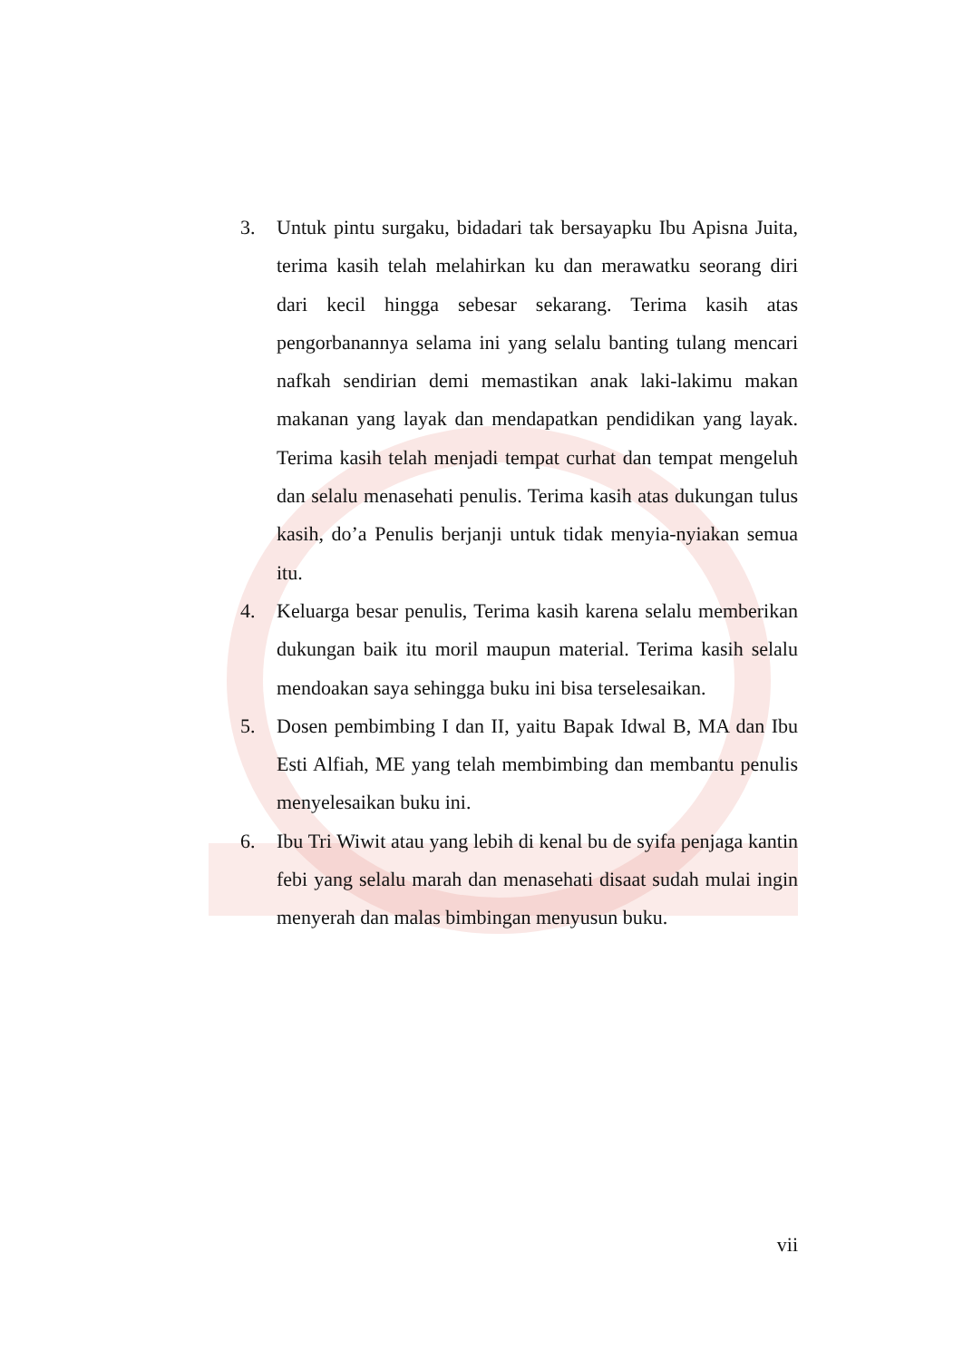3. Untuk pintu surgaku, bidadari tak bersayapku Ibu Apisna Juita, terima kasih telah melahirkan ku dan merawatku seorang diri dari kecil hingga sebesar sekarang. Terima kasih atas pengorbanannya selama ini yang selalu banting tulang mencari nafkah sendirian demi memastikan anak laki-lakimu makan makanan yang layak dan mendapatkan pendidikan yang layak. Terima kasih telah menjadi tempat curhat dan tempat mengeluh dan selalu menasehati penulis. Terima kasih atas dukungan tulus kasih, do’a Penulis berjanji untuk tidak menyia-nyiakan semua itu.
4. Keluarga besar penulis, Terima kasih karena selalu memberikan dukungan baik itu moril maupun material. Terima kasih selalu mendoakan saya sehingga buku ini bisa terselesaikan.
5. Dosen pembimbing I dan II, yaitu Bapak Idwal B, MA dan Ibu Esti Alfiah, ME yang telah membimbing dan membantu penulis menyelesaikan buku ini.
6. Ibu Tri Wiwit atau yang lebih di kenal bu de syifa penjaga kantin febi yang selalu marah dan menasehati disaat sudah mulai ingin menyerah dan malas bimbingan menyusun buku.
vii